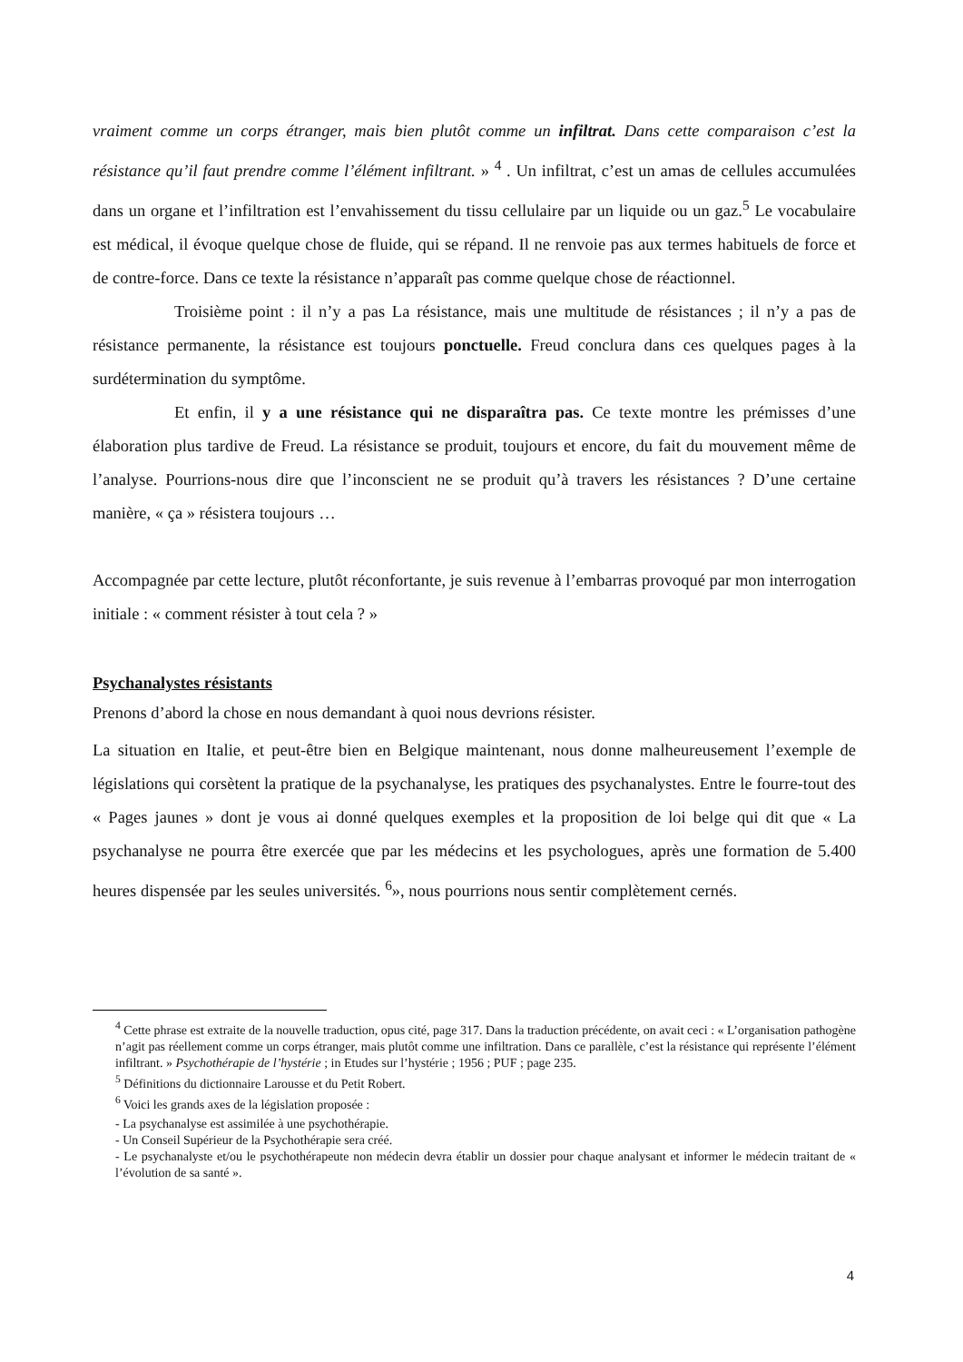vraiment comme un corps étranger, mais bien plutôt comme un infiltrat. Dans cette comparaison c’est la résistance qu’il faut prendre comme l’élément infiltrant. » <sup>4</sup> . Un infiltrat, c’est un amas de cellules accumulées dans un organe et l’infiltration est l’envahissement du tissu cellulaire par un liquide ou un gaz.<sup>5</sup> Le vocabulaire est médical, il évoque quelque chose de fluide, qui se répand. Il ne renvoie pas aux termes habituels de force et de contre-force. Dans ce texte la résistance n’apparaît pas comme quelque chose de réactionnel.
Troisième point : il n’y a pas La résistance, mais une multitude de résistances ; il n’y a pas de résistance permanente, la résistance est toujours ponctuelle. Freud conclura dans ces quelques pages à la surdétermination du symptôme.
Et enfin, il y a une résistance qui ne disparaîtra pas. Ce texte montre les prémisses d’une élaboration plus tardive de Freud. La résistance se produit, toujours et encore, du fait du mouvement même de l’analyse. Pourrions-nous dire que l’inconscient ne se produit qu’à travers les résistances ? D’une certaine manière, « ça » résistera toujours …
Accompagnée par cette lecture, plutôt réconfortante, je suis revenue à l’embarras provoqué par mon interrogation initiale : « comment résister à tout cela ? »
Psychanalystes résistants
Prenons d’abord la chose en nous demandant à quoi nous devrions résister.
La situation en Italie, et peut-être bien en Belgique maintenant, nous donne malheureusement l’exemple de législations qui corsètent la pratique de la psychanalyse, les pratiques des psychanalystes. Entre le fourre-tout des « Pages jaunes » dont je vous ai donné quelques exemples et la proposition de loi belge qui dit que « La psychanalyse ne pourra être exercée que par les médecins et les psychologues, après une formation de 5.400 heures dispensée par les seules universités. <sup>6</sup>», nous pourrions nous sentir complètement cernés.
<sup>4</sup> Cette phrase est extraite de la nouvelle traduction, opus cité, page 317. Dans la traduction précédente, on avait ceci : « L’organisation pathogène n’agit pas réellement comme un corps étranger, mais plutôt comme une infiltration. Dans ce parallèle, c’est la résistance qui représente l’élément infiltrant. » Psychothérapie de l’hystérie ; in Etudes sur l’hystérie ; 1956 ; PUF ; page 235.
<sup>5</sup> Définitions du dictionnaire Larousse et du Petit Robert.
<sup>6</sup> Voici les grands axes de la législation proposée :
- La psychanalyse est assimilée à une psychothérapie.
- Un Conseil Supérieur de la Psychothérapie sera créé.
- Le psychanalyste et/ou le psychothérapeute non médecin devra établir un dossier pour chaque analysant et informer le médecin traitant de « l’évolution de sa santé ».
4